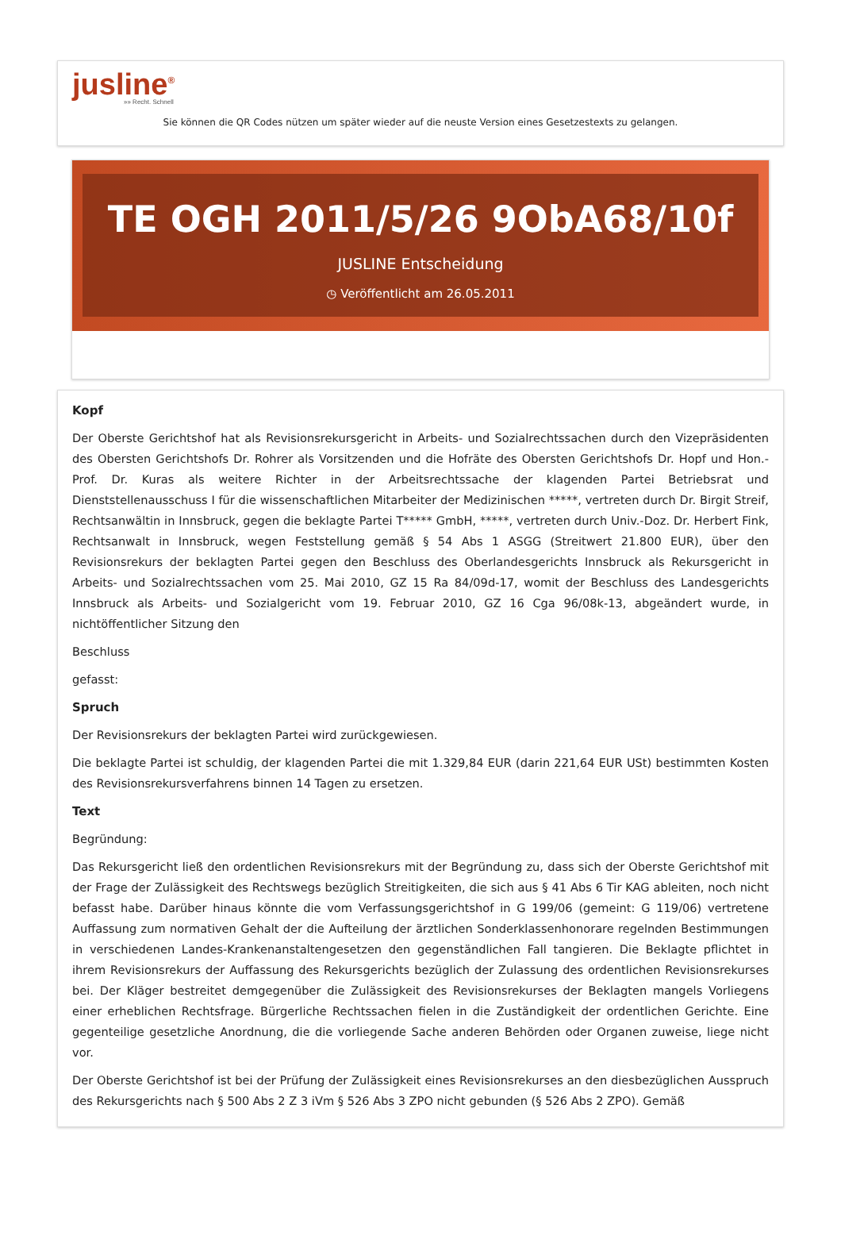jusline<sup>®</sup>
»» Recht. Schnell
Sie können die QR Codes nützen um später wieder auf die neuste Version eines Gesetzestexts zu gelangen.
TE OGH 2011/5/26 9ObA68/10f
JUSLINE Entscheidung
◷ Veröffentlicht am 26.05.2011
Kopf
Der Oberste Gerichtshof hat als Revisionsrekursgericht in Arbeits- und Sozialrechtssachen durch den Vizepräsidenten des Obersten Gerichtshofs Dr. Rohrer als Vorsitzenden und die Hofräte des Obersten Gerichtshofs Dr. Hopf und Hon.-Prof. Dr. Kuras als weitere Richter in der Arbeitsrechtssache der klagenden Partei Betriebsrat und Dienststellenausschuss I für die wissenschaftlichen Mitarbeiter der Medizinischen *****, vertreten durch Dr. Birgit Streif, Rechtsanwältin in Innsbruck, gegen die beklagte Partei T***** GmbH, *****, vertreten durch Univ.-Doz. Dr. Herbert Fink, Rechtsanwalt in Innsbruck, wegen Feststellung gemäß § 54 Abs 1 ASGG (Streitwert 21.800 EUR), über den Revisionsrekurs der beklagten Partei gegen den Beschluss des Oberlandesgerichts Innsbruck als Rekursgericht in Arbeits- und Sozialrechtssachen vom 25. Mai 2010, GZ 15 Ra 84/09d-17, womit der Beschluss des Landesgerichts Innsbruck als Arbeits- und Sozialgericht vom 19. Februar 2010, GZ 16 Cga 96/08k-13, abgeändert wurde, in nichtöffentlicher Sitzung den
Beschluss
gefasst:
Spruch
Der Revisionsrekurs der beklagten Partei wird zurückgewiesen.
Die beklagte Partei ist schuldig, der klagenden Partei die mit 1.329,84 EUR (darin 221,64 EUR USt) bestimmten Kosten des Revisionsrekursverfahrens binnen 14 Tagen zu ersetzen.
Text
Begründung:
Das Rekursgericht ließ den ordentlichen Revisionsrekurs mit der Begründung zu, dass sich der Oberste Gerichtshof mit der Frage der Zulässigkeit des Rechtswegs bezüglich Streitigkeiten, die sich aus § 41 Abs 6 Tir KAG ableiten, noch nicht befasst habe. Darüber hinaus könnte die vom Verfassungsgerichtshof in G 199/06 (gemeint: G 119/06) vertretene Auffassung zum normativen Gehalt der die Aufteilung der ärztlichen Sonderklassenhonorare regelnden Bestimmungen in verschiedenen Landes-Krankenanstaltengesetzen den gegenständlichen Fall tangieren. Die Beklagte pflichtet in ihrem Revisionsrekurs der Auffassung des Rekursgerichts bezüglich der Zulassung des ordentlichen Revisionsrekurses bei. Der Kläger bestreitet demgegenüber die Zulässigkeit des Revisionsrekurses der Beklagten mangels Vorliegens einer erheblichen Rechtsfrage. Bürgerliche Rechtssachen fielen in die Zuständigkeit der ordentlichen Gerichte. Eine gegenteilige gesetzliche Anordnung, die die vorliegende Sache anderen Behörden oder Organen zuweise, liege nicht vor.
Der Oberste Gerichtshof ist bei der Prüfung der Zulässigkeit eines Revisionsrekurses an den diesbezüglichen Ausspruch des Rekursgerichts nach § 500 Abs 2 Z 3 iVm § 526 Abs 3 ZPO nicht gebunden (§ 526 Abs 2 ZPO). Gemäß